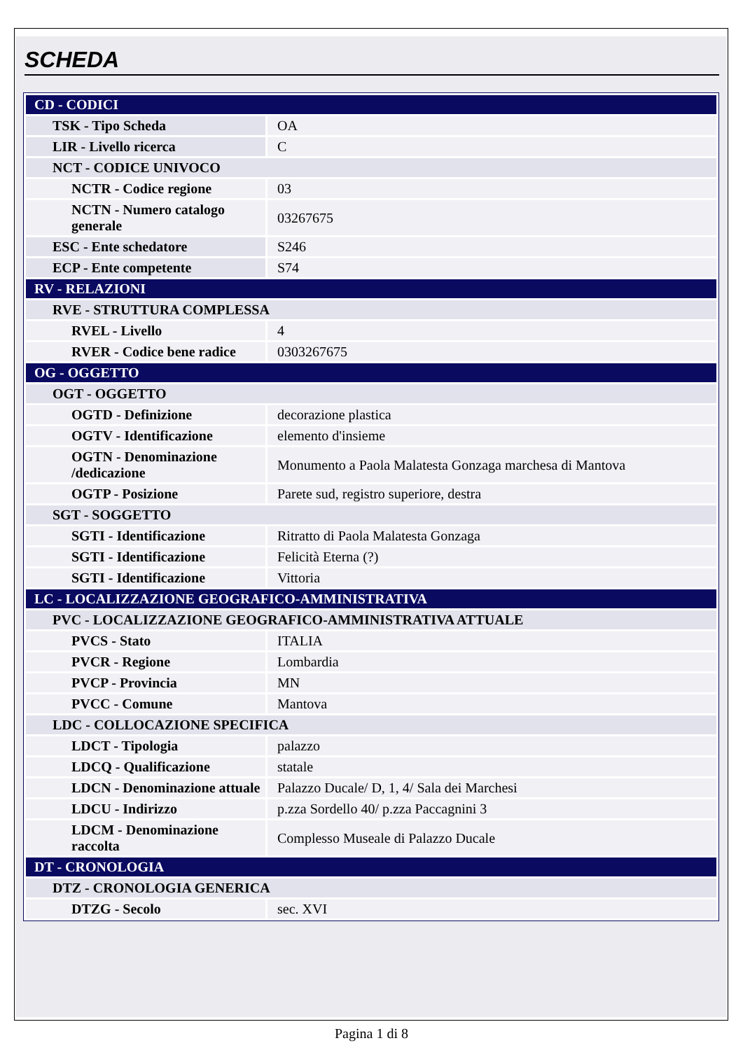SCHEDA
| CD - CODICI | |
| TSK - Tipo Scheda | OA |
| LIR - Livello ricerca | C |
| NCT - CODICE UNIVOCO | |
| NCTR - Codice regione | 03 |
| NCTN - Numero catalogo generale | 03267675 |
| ESC - Ente schedatore | S246 |
| ECP - Ente competente | S74 |
| RV - RELAZIONI | |
| RVE - STRUTTURA COMPLESSA | |
| RVEL - Livello | 4 |
| RVER - Codice bene radice | 0303267675 |
| OG - OGGETTO | |
| OGT - OGGETTO | |
| OGTD - Definizione | decorazione plastica |
| OGTV - Identificazione | elemento d'insieme |
| OGTN - Denominazione /dedicazione | Monumento a Paola Malatesta Gonzaga marchesa di Mantova |
| OGTP - Posizione | Parete sud, registro superiore, destra |
| SGT - SOGGETTO | |
| SGTI - Identificazione | Ritratto di Paola Malatesta Gonzaga |
| SGTI - Identificazione | Felicità Eterna (?) |
| SGTI - Identificazione | Vittoria |
| LC - LOCALIZZAZIONE GEOGRAFICO-AMMINISTRATIVA | |
| PVC - LOCALIZZAZIONE GEOGRAFICO-AMMINISTRATIVA ATTUALE | |
| PVCS - Stato | ITALIA |
| PVCR - Regione | Lombardia |
| PVCP - Provincia | MN |
| PVCC - Comune | Mantova |
| LDC - COLLOCAZIONE SPECIFICA | |
| LDCT - Tipologia | palazzo |
| LDCQ - Qualificazione | statale |
| LDCN - Denominazione attuale | Palazzo Ducale/ D, 1, 4/ Sala dei Marchesi |
| LDCU - Indirizzo | p.zza Sordello 40/ p.zza Paccagnini 3 |
| LDCM - Denominazione raccolta | Complesso Museale di Palazzo Ducale |
| DT - CRONOLOGIA | |
| DTZ - CRONOLOGIA GENERICA | |
| DTZG - Secolo | sec. XVI |
Pagina 1 di 8